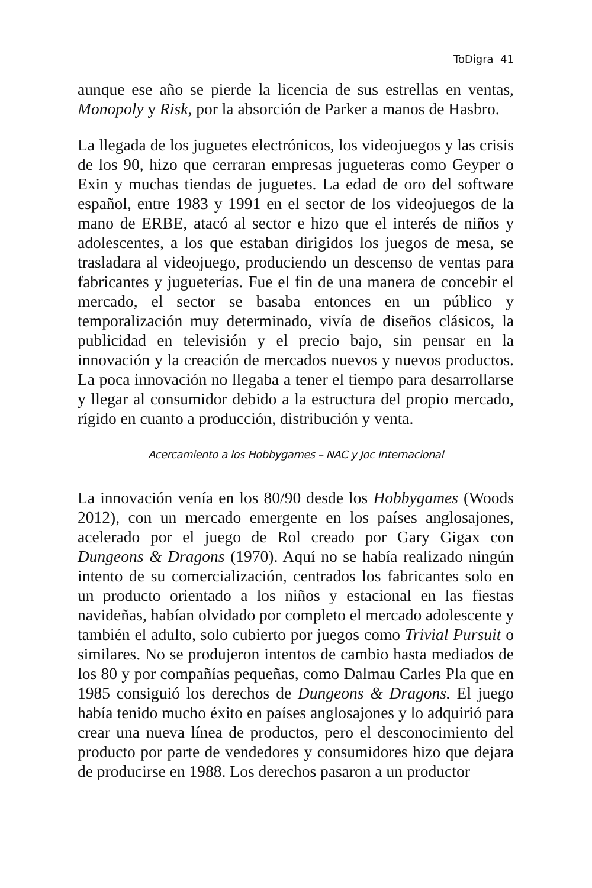ToDigra 41
aunque ese año se pierde la licencia de sus estrellas en ventas, Monopoly y Risk, por la absorción de Parker a manos de Hasbro.
La llegada de los juguetes electrónicos, los videojuegos y las crisis de los 90, hizo que cerraran empresas jugueteras como Geyper o Exin y muchas tiendas de juguetes. La edad de oro del software español, entre 1983 y 1991 en el sector de los videojuegos de la mano de ERBE, atacó al sector e hizo que el interés de niños y adolescentes, a los que estaban dirigidos los juegos de mesa, se trasladara al videojuego, produciendo un descenso de ventas para fabricantes y jugueterías. Fue el fin de una manera de concebir el mercado, el sector se basaba entonces en un público y temporalización muy determinado, vivía de diseños clásicos, la publicidad en televisión y el precio bajo, sin pensar en la innovación y la creación de mercados nuevos y nuevos productos. La poca innovación no llegaba a tener el tiempo para desarrollarse y llegar al consumidor debido a la estructura del propio mercado, rígido en cuanto a producción, distribución y venta.
Acercamiento a los Hobbygames – NAC y Joc Internacional
La innovación venía en los 80/90 desde los Hobbygames (Woods 2012), con un mercado emergente en los países anglosajones, acelerado por el juego de Rol creado por Gary Gigax con Dungeons & Dragons (1970). Aquí no se había realizado ningún intento de su comercialización, centrados los fabricantes solo en un producto orientado a los niños y estacional en las fiestas navideñas, habían olvidado por completo el mercado adolescente y también el adulto, solo cubierto por juegos como Trivial Pursuit o similares. No se produjeron intentos de cambio hasta mediados de los 80 y por compañías pequeñas, como Dalmau Carles Pla que en 1985 consiguió los derechos de Dungeons & Dragons. El juego había tenido mucho éxito en países anglosajones y lo adquirió para crear una nueva línea de productos, pero el desconocimiento del producto por parte de vendedores y consumidores hizo que dejara de producirse en 1988. Los derechos pasaron a un productor